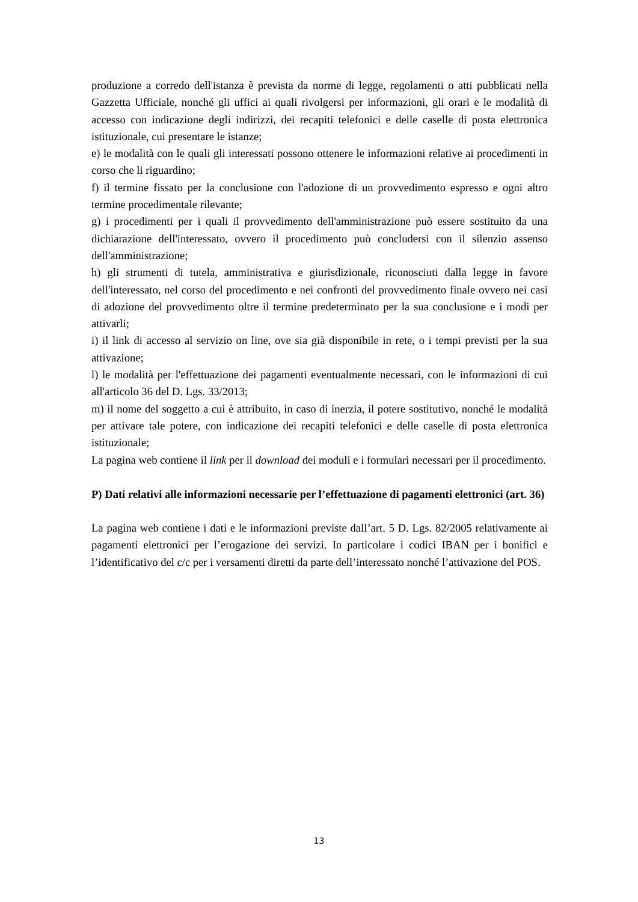produzione a corredo dell'istanza è prevista da norme di legge, regolamenti o atti pubblicati nella Gazzetta Ufficiale, nonché gli uffici ai quali rivolgersi per informazioni, gli orari e le modalità di accesso con indicazione degli indirizzi, dei recapiti telefonici e delle caselle di posta elettronica istituzionale, cui presentare le istanze;
e) le modalità con le quali gli interessati possono ottenere le informazioni relative ai procedimenti in corso che li riguardino;
f) il termine fissato per la conclusione con l'adozione di un provvedimento espresso e ogni altro termine procedimentale rilevante;
g) i procedimenti per i quali il provvedimento dell'amministrazione può essere sostituito da una dichiarazione dell'interessato, ovvero il procedimento può concludersi con il silenzio assenso dell'amministrazione;
h) gli strumenti di tutela, amministrativa e giurisdizionale, riconosciuti dalla legge in favore dell'interessato, nel corso del procedimento e nei confronti del provvedimento finale ovvero nei casi di adozione del provvedimento oltre il termine predeterminato per la sua conclusione e i modi per attivarli;
i) il link di accesso al servizio on line, ove sia già disponibile in rete, o i tempi previsti per la sua attivazione;
l) le modalità per l'effettuazione dei pagamenti eventualmente necessari, con le informazioni di cui all'articolo 36 del D. Lgs. 33/2013;
m) il nome del soggetto a cui è attribuito, in caso di inerzia, il potere sostitutivo, nonché le modalità per attivare tale potere, con indicazione dei recapiti telefonici e delle caselle di posta elettronica istituzionale;
La pagina web contiene il link per il download dei moduli e i formulari necessari per il procedimento.
P) Dati relativi alle informazioni necessarie per l’effettuazione di pagamenti elettronici (art. 36)
La pagina web contiene i dati e le informazioni previste dall’art. 5 D. Lgs. 82/2005 relativamente ai pagamenti elettronici per l’erogazione dei servizi. In particolare i codici IBAN per i bonifici e l’identificativo del c/c per i versamenti diretti da parte dell’interessato nonché l’attivazione del POS.
13